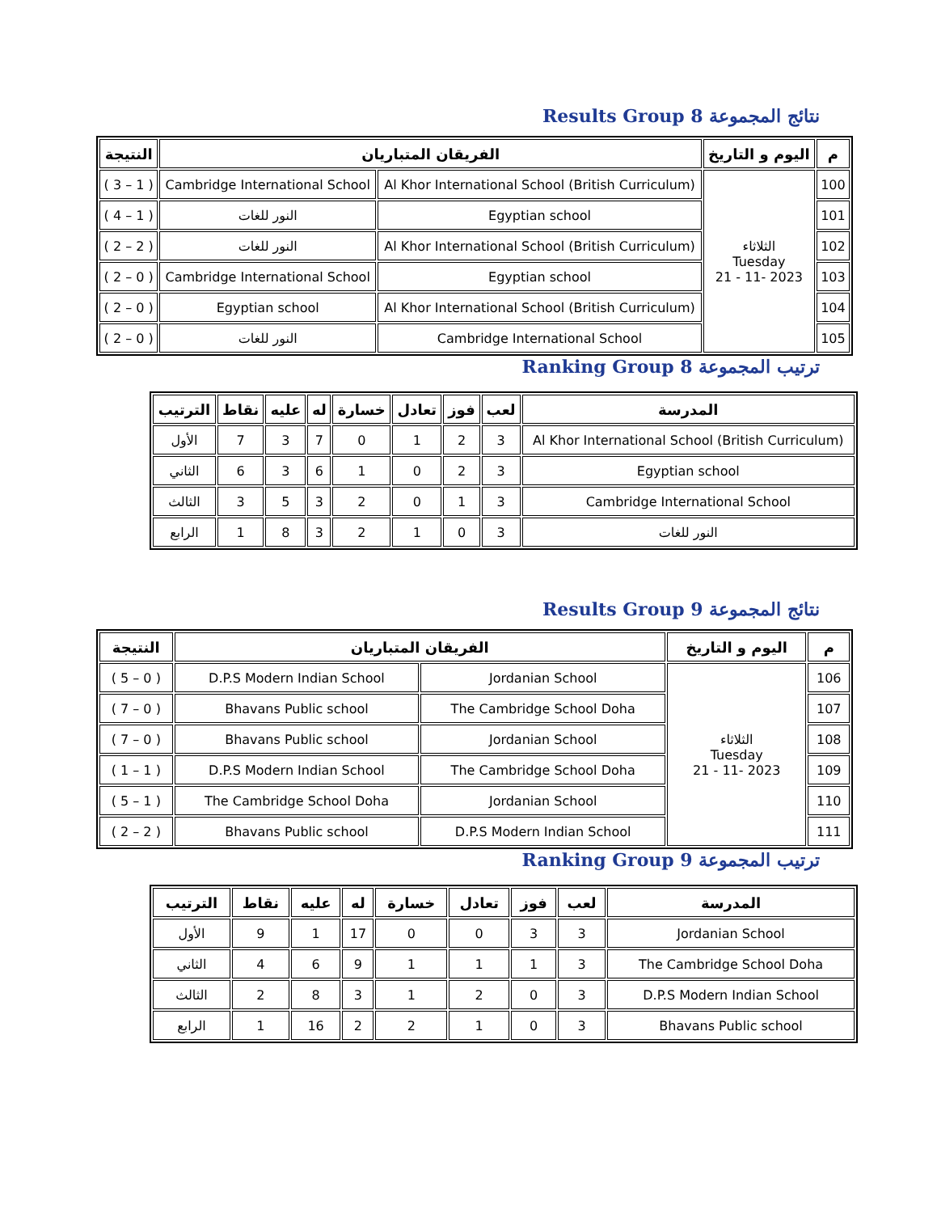نتائج المجموعة Results Group 8
| م | اليوم و التاريخ | الفريقان المتباريان | | النتيجة |
| --- | --- | --- | --- | --- |
| 100 | الثلاثاء Tuesday 2023 -11 - 21 | Al Khor International School (British Curriculum) | Cambridge International School | ( 1 – 3 ) |
| 101 | | Egyptian school | النور للغات | ( 1 – 4 ) |
| 102 | | Al Khor International School (British Curriculum) | النور للغات | ( 2 – 2 ) |
| 103 | | Egyptian school | Cambridge International School | ( 0 – 2 ) |
| 104 | | Al Khor International School (British Curriculum) | Egyptian school | ( 0 – 2 ) |
| 105 | | Cambridge International School | النور للغات | ( 0 – 2 ) |
ترتيب المجموعة Ranking Group 8
| المدرسة | لعب | فوز | تعادل | خسارة | له | عليه | نقاط | الترتيب |
| --- | --- | --- | --- | --- | --- | --- | --- | --- |
| Al Khor International School (British Curriculum) | 3 | 2 | 1 | 0 | 7 | 3 | 7 | الأول |
| Egyptian school | 3 | 2 | 0 | 1 | 6 | 3 | 6 | الثاني |
| Cambridge International School | 3 | 1 | 0 | 2 | 3 | 5 | 3 | الثالث |
| النور للغات | 3 | 0 | 1 | 2 | 3 | 8 | 1 | الرابع |
نتائج المجموعة Results Group 9
| م | اليوم و التاريخ | الفريقان المتباريان | | النتيجة |
| --- | --- | --- | --- | --- |
| 106 | الثلاثاء Tuesday 2023 -11 - 21 | Jordanian School | D.P.S Modern Indian School | ( 0 – 5 ) |
| 107 | | The Cambridge School Doha | Bhavans Public school | ( 0 – 7 ) |
| 108 | | Jordanian School | Bhavans Public school | ( 0 – 7 ) |
| 109 | | The Cambridge School Doha | D.P.S Modern Indian School | ( 1 – 1 ) |
| 110 | | Jordanian School | The Cambridge School Doha | ( 1 – 5 ) |
| 111 | | D.P.S Modern Indian School | Bhavans Public school | ( 2 – 2 ) |
ترتيب المجموعة Ranking Group 9
| المدرسة | لعب | فوز | تعادل | خسارة | له | عليه | نقاط | الترتيب |
| --- | --- | --- | --- | --- | --- | --- | --- | --- |
| Jordanian School | 3 | 3 | 0 | 0 | 17 | 1 | 9 | الأول |
| The Cambridge School Doha | 3 | 1 | 1 | 1 | 9 | 6 | 4 | الثاني |
| D.P.S Modern Indian School | 3 | 0 | 2 | 1 | 3 | 8 | 2 | الثالث |
| Bhavans Public school | 3 | 0 | 1 | 2 | 2 | 16 | 1 | الرابع |